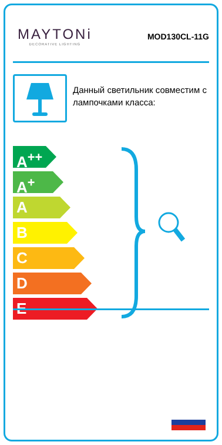MAYTONi
DECORATIVE LIGHTING
MOD130CL-11G
Данный светильник совместим с лампочками класса:
A<sup>++</sup>
A<sup>+</sup>
A
B
C
D
E